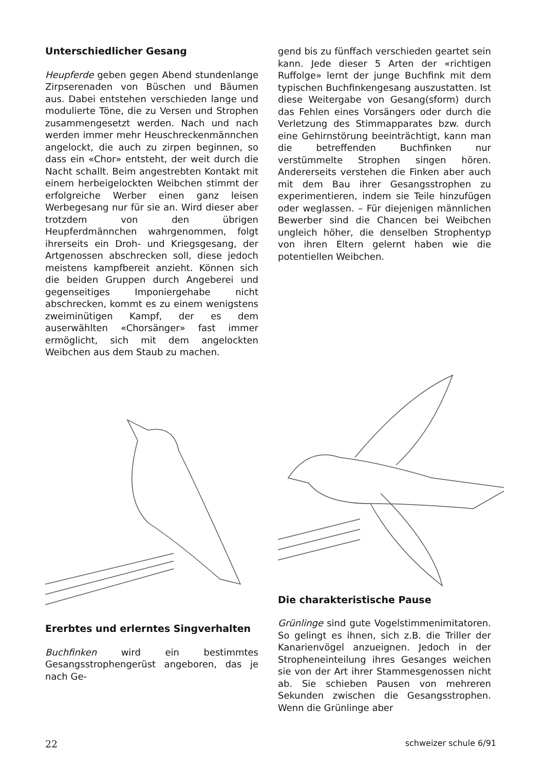Unterschiedlicher Gesang
Heupferde geben gegen Abend stundenlange Zirpserenaden von Büschen und Bäumen aus. Dabei entstehen verschieden lange und modulierte Töne, die zu Versen und Strophen zusammengesetzt werden. Nach und nach werden immer mehr Heuschreckenmännchen angelockt, die auch zu zirpen beginnen, so dass ein «Chor» entsteht, der weit durch die Nacht schallt. Beim angestrebten Kontakt mit einem herbeigelockten Weibchen stimmt der erfolgreiche Werber einen ganz leisen Werbegesang nur für sie an. Wird dieser aber trotzdem von den übrigen Heupferdmännchen wahrgenommen, folgt ihrerseits ein Droh- und Kriegsgesang, der Artgenossen abschrecken soll, diese jedoch meistens kampfbereit anzieht. Können sich die beiden Gruppen durch Angeberei und gegenseitiges Imponiergehabe nicht abschrecken, kommt es zu einem wenigstens zweiminütigen Kampf, der es dem auserwählten «Chorsänger» fast immer ermöglicht, sich mit dem angelockten Weibchen aus dem Staub zu machen.
Ererbtes und erlerntes Singverhalten
Buchfinken wird ein bestimmtes Gesangsstrophengerüst angeboren, das je nach Ge-
gend bis zu fünffach verschieden geartet sein kann. Jede dieser 5 Arten der «richtigen Ruffolge» lernt der junge Buchfink mit dem typischen Buchfinkengesang auszustatten. Ist diese Weitergabe von Gesang(sform) durch das Fehlen eines Vorsängers oder durch die Verletzung des Stimmapparates bzw. durch eine Gehirnstörung beeinträchtigt, kann man die betreffenden Buchfinken nur verstümmelte Strophen singen hören. Andererseits verstehen die Finken aber auch mit dem Bau ihrer Gesangsstrophen zu experimentieren, indem sie Teile hinzufügen oder weglassen. – Für diejenigen männlichen Bewerber sind die Chancen bei Weibchen ungleich höher, die denselben Strophentyp von ihren Eltern gelernt haben wie die potentiellen Weibchen.
Die charakteristische Pause
Grünlinge sind gute Vogelstimmenimitatoren. So gelingt es ihnen, sich z.B. die Triller der Kanarienvögel anzueignen. Jedoch in der Stropheneinteilung ihres Gesanges weichen sie von der Art ihrer Stammesgenossen nicht ab. Sie schieben Pausen von mehreren Sekunden zwischen die Gesangsstrophen. Wenn die Grünlinge aber
22 schweizer schule 6/91